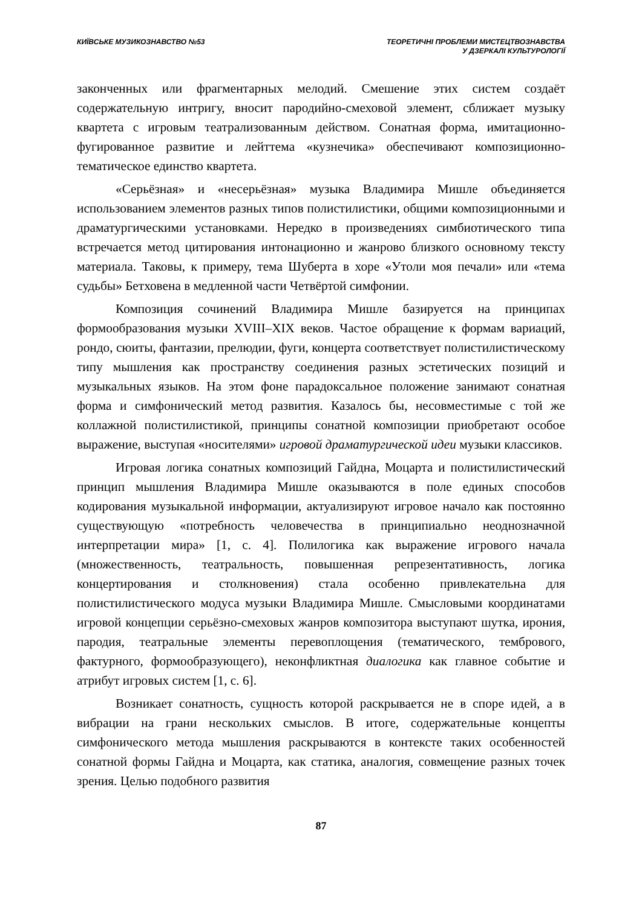КИЇВСЬКЕ МУЗИКОЗНАВСТВО №53 ТЕОРЕТИЧНІ ПРОБЛЕМИ МИСТЕЦТВОЗНАВСТВА
У ДЗЕРКАЛІ КУЛЬТУРОЛОГІЇ
законченных или фрагментарных мелодий. Смешение этих систем создаёт содержательную интригу, вносит пародийно-смеховой элемент, сближает музыку квартета с игровым театрализованным действом. Сонатная форма, имитационно-фугированное развитие и лейттема «кузнечика» обеспечивают композиционно-тематическое единство квартета.
«Серьёзная» и «несерьёзная» музыка Владимира Мишле объединяется использованием элементов разных типов полистилистики, общими композиционными и драматургическими установками. Нередко в произведениях симбиотического типа встречается метод цитирования интонационно и жанрово близкого основному тексту материала. Таковы, к примеру, тема Шуберта в хоре «Утоли моя печали» или «тема судьбы» Бетховена в медленной части Четвёртой симфонии.
Композиция сочинений Владимира Мишле базируется на принципах формообразования музыки XVIII–XIX веков. Частое обращение к формам вариаций, рондо, сюиты, фантазии, прелюдии, фуги, концерта соответствует полистилистическому типу мышления как пространству соединения разных эстетических позиций и музыкальных языков. На этом фоне парадоксальное положение занимают сонатная форма и симфонический метод развития. Казалось бы, несовместимые с той же коллажной полистилистикой, принципы сонатной композиции приобретают особое выражение, выступая «носителями» игровой драматургической идеи музыки классиков.
Игровая логика сонатных композиций Гайдна, Моцарта и полистилистический принцип мышления Владимира Мишле оказываются в поле единых способов кодирования музыкальной информации, актуализируют игровое начало как постоянно существующую «потребность человечества в принципиально неоднозначной интерпретации мира» [1, с. 4]. Полилогика как выражение игрового начала (множественность, театральность, повышенная репрезентативность, логика концертирования и столкновения) стала особенно привлекательна для полистилистического модуса музыки Владимира Мишле. Смысловыми координатами игровой концепции серьёзно-смеховых жанров композитора выступают шутка, ирония, пародия, театральные элементы перевоплощения (тематического, тембрового, фактурного, формообразующего), неконфликтная диалогика как главное событие и атрибут игровых систем [1, с. 6].
Возникает сонатность, сущность которой раскрывается не в споре идей, а в вибрации на грани нескольких смыслов. В итоге, содержательные концепты симфонического метода мышления раскрываются в контексте таких особенностей сонатной формы Гайдна и Моцарта, как статика, аналогия, совмещение разных точек зрения. Целью подобного развития
87